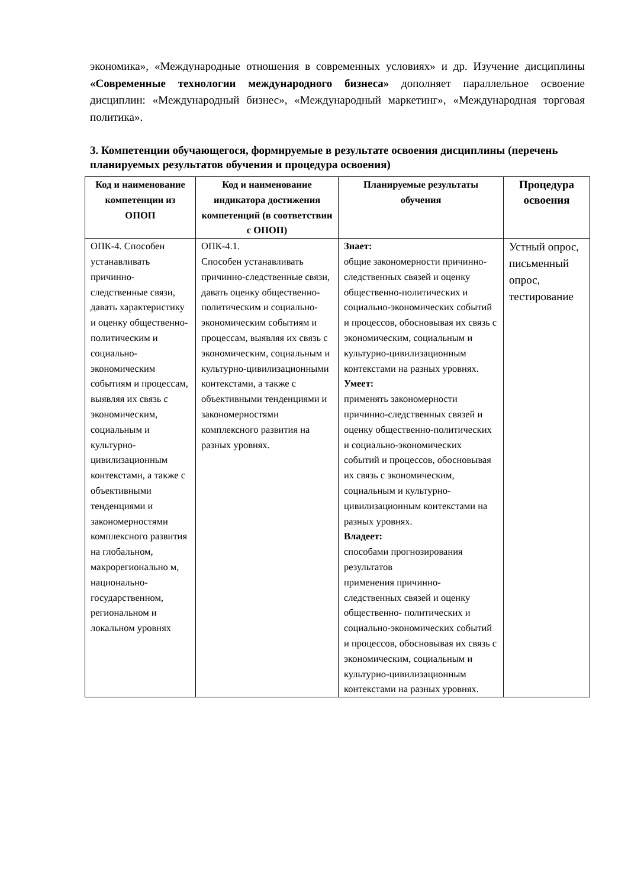экономика», «Международные отношения в современных условиях» и др. Изучение дисциплины «Современные технологии международного бизнеса» дополняет параллельное освоение дисциплин: «Международный бизнес», «Международный маркетинг», «Международная торговая политика».
3. Компетенции обучающегося, формируемые в результате освоения дисциплины (перечень планируемых результатов обучения и процедура освоения)
| Код и наименование компетенции из ОПОП | Код и наименование индикатора достижения компетенций (в соответствии с ОПОП) | Планируемые результаты обучения | Процедура освоения |
| --- | --- | --- | --- |
| ОПК-4. Способен устанавливать причинно-следственные связи, давать характеристику и оценку общественно-политическим и социально-экономическим событиям и процессам, выявляя их связь с экономическим, социальным и культурно-цивилизационным контекстами, а также с объективными тенденциями и закономерностями комплексного развития на глобальном, макрорегионально м, национально-государственном, региональном и локальном уровнях | ОПК-4.1. Способен устанавливать причинно-следственные связи, давать оценку общественно-политическим и социально-экономическим событиям и процессам, выявляя их связь с экономическим, социальным и культурно-цивилизационными контекстами, а также с объективными тенденциями и закономерностями комплексного развития на разных уровнях. | Знает: общие закономерности причинно-следственных связей и оценку общественно-политических и социально-экономических событий и процессов, обосновывая их связь с экономическим, социальным и культурно-цивилизационным контекстами на разных уровнях. Умеет: применять закономерности причинно-следственных связей и оценку общественно-политических и социально-экономических событий и процессов, обосновывая их связь с экономическим, социальным и культурно-цивилизационным контекстами на разных уровнях. Владеет: способами прогнозирования результатов применения причинно-следственных связей и оценку общественно- политических и социально-экономических событий и процессов, обосновывая их связь с экономическим, социальным и культурно-цивилизационным контекстами на разных уровнях. | Устный опрос, письменный опрос, тестирование |